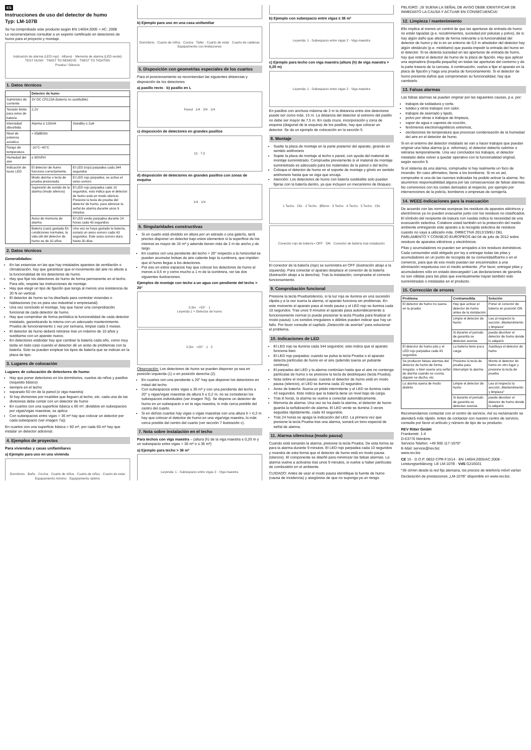ES
Instrucciones de uso del detector de humo
Typ: LM-107B
Se ha comprobado este producto según EN 14604:2005 + AC: 2008
Le recomendamos consultar a un experto certificado en detectores de humo para el proyecto y montaje.
Indicación de alarma (LED rojo) · Altavoz · Memoria de alarma (LED verde)
TEST HUSH · TWIST TO REMOVE · TWIST TO TIGHTEN
Prueba / Silencio
1. Datos técnicos
| | Detector de humo | |
| --- | --- | --- |
| Suministro de corriente | 3V DC CR123A (batería no sustituible) | |
| Tensión límite para aviso de batería | 2,2V | |
| Intensidad absorbida | Alarma ≤ 120mA | Standby ≤ 2uA |
| Nivel de potencia acústica | > 85dB/3m | |
| Rango de temperatura | -10°C~40°C | |
| Humedad del aire | ≤ 95%RH | |
| Indicación de luces LED | El detector de humo funciona correctamente. | El LED (rojo) parpadea cada 344 segundos |
| | Modo alarma o tecla de prueba presionada | El LED rojo parpadea, se activa el aviso sonoro |
| | Supresión de sonido de la alarma (modo silencio) | El LED rojo parpadea cada 10 segundos, esto indica que el detector de humo está en modo silencio. Presione la tecla de prueba del detector de humo, para silenciar la señal de alarma durante unos 9 minutos. |
| | Aviso de memoria de alarma | El LED verde parpadea durante 24 horas cada 43 segundos |
| | Batería (casi) gastada En condiciones normales, la vida útil del detector de humo es de 10 años. | Una vez se haya gastado la batería, sonará un aviso sonoro cada 43 segundos. Este aviso sonoro dura hasta 30 días. |
2. Datos técnicos
Generalidades:
En las estancias en las que hay instalados aparatos de ventilación o climatización, hay que garantizar que el movimiento del aire no afecte a la funcionalidad de los detectores de humo.
Hay que fijar los detectores de humo de forma permanente en el techo. Para ello, respete las instrucciones de montaje.
Hay que elegir un tipo de fijación que tenga al menos una resistencia de 20 N en vertical.
El detector de humo se ha diseñado para controlar viviendas o habitaciones (no es para uso industrial o empresarial).
Una vez concluido el montaje, hay que hacer una comprobación funcional de cada detector de humo.
Hay que comprobar de forma periódica la funcionalidad de cada detector instalado, garantizando la misma con un adecuado mantenimiento. Prueba de funcionamiento 1 vez por semana, limpiar cada 3 meses.
El detector de humo deberá retirarse tras un máximo de 10 años y sustituirse con un aparato nuevo.
En detectores estándar hay que cambiar la batería cada año, como muy tarde en todo caso cuando el detector dé un aviso de problemas con la batería. Solo se pueden emplear los tipos de batería que se indican en la placa de tipo.
3. Lugares de colocación
Lugares de colocación de detectores de humo:
Hay que poner detectores en los dormitorios, cuartos de niños y pasillos (requisito básico)
siempre en el techo
separado 50 cm de la pared (o viga maestra)
Si hay divisiones por muebles que lleguen al techo, etc. cada una de las divisiones debe contar con un detector de humo
En cuartos con una superficie básica ≤ 60 m², divididos en subespacios por vigas/vigas maestras, se aplica:
Con subespacios entre vigas > 36 m² hay que colocar un detector por cada subespacio (ver imagen 7a))
En cuartos con una superficie básica > 60 m², por cada 60 m² hay que instalar un detector adicional.
4. Ejemplos de proyectos
Para viviendas y casas unifamiliares
a) Ejemplo para uso en una vivienda
Dormitorio · Baño · Cocina · Cuarto de niños · Cuarto de niños · Cuarto de estar
Equipamiento mínimo · Equipamiento óptimo
b) Ejemplo para uso en una casa unifamiliar
Dormitorio · Cuarto de niños · Cocina · Taller · Cuarto de estar · Cuarto de calderas
Equipamiento con limitaciones
5. Disposición con geometrías especiales de los cuartos
Para el posicionamiento se recomiendan las siguientes distancias y disposición de los detectores:
a) pasillo recto · b) pasillo en L
Pared · 1/4 · 2/4 · 1/4
c) disposición de detectores en grandes pasillos
15 · 7,5
d) disposición de detectores en grandes pasillos con zonas de esquina
1/4 · 1/4
6. Singularidades constructivas
Si un cuarto está dividido en altura por un estrado o una galería, será preciso disponer un detector bajo estos elementos si la superficie de los mismos es mayor de 16 m² y además tienen más de 2 m de ancho y de largo.
En cuartos con una pendiente del techo > 20° respecto a la horizontal se pueden acumular bolsas de aire caliente bajo la cumbrera, que impiden que el humo llegue a los detectores.
Por eso en estos espacios hay que colocar los detectores de humo al menos a 0,5 m y como mucho a 1 m de la cumbrera, ver las dos siguientes ilustraciones.
Ejemplos de montaje con techo a un agua con pendiente del techo > 20°
0,5m · >20° · 1
Leyenda 1 = Detector de humo
0,5m · >20° · 1 · 2
Observación: Los detectores de humo se pueden disponer ya sea en posición izquierda (1) o en posición derecha (2).
En cuartos con una pendiente ≤ 20° hay que disponer los detectores en mitad del techo.
Con subespacios entre vigas ≤ 36 m² y con una pendiente del techo ≤ 20° y vigas/vigas maestras de altura h ≤ 0,2 m, no se consideran los subespacios individuales (ver imagen 7b)). Se dispone un detector de humo en un subespacio o en la viga maestra, lo más cerca posible del centro del cuarto.
Si en dichos cuartos hay vigas o vigas maestras con una altura h > 0,2 m hay que colocar el detector de humo en una viga/viga maestra, lo más cerca posible del centro del cuarto (ver sección 7 ilustración c).
7. Nota sobre instalación en el techo
Para techos con viga maestra – (altura (h) de la viga maestra ≤ 0,20 m y un subespacio entre vigas > 36 m² o ≤ 36 m²)
a) Ejemplo para techo > 36 m²
Leyenda: 1 - Subespacio entre vigas 2 - Viga maestra
b) Ejemplo con subespacio entre vigas ≤ 36 m²
Leyenda: 1 - Subespacio entre vigas 2 - Viga maestra
c) Ejemplo para techo con viga maestra (altura (h) de viga maestra > 0,20 m)
Leyenda: 1 - Subespacio entre vigas 2 - Viga maestra
En pasillos con anchura máxima de 3 m la distancia entre dos detectores puede ser como máx. 15 m. La distancia del detector al extremo del pasillo no debe ser mayor de 7,5 m. En cada cruce, incorporación y zona de esquina (diagonal de la esquina) de los pasillos, hay que colocar un detector. Se da un ejemplo de colocación en la sección 5.
8. Montaje
Suelte la placa de montaje en la parte posterior del aparato, girando en sentido antihorario
Sujete la placa de montaje al techo o pared, con ayuda del material de montaje suministrado. Compruebe previamente si el material de montaje suministrado es adecuado para los materiales de la pared o del techo.
Coloque el detector de humo en el soporte de montaje y gírelo en sentido antihorario hasta que se oiga que encaja.
Atención: Los detectores de humo con batería sustituible solo pueden fijarse con la batería dentro, ya que incluyen un mecanismo de bloqueo.
1 Techo · Clic · 2 Techo · Ø5mm · 3 Techo · 4 Techo · 5 Techo · Clic
Conector rojo de batería • OFF · ON · Conector de batería tras instalación
El conector de la batería (rojo) se suministra en OFF (ilustración abajo a la izquierda). Para conectar el aparato desplace el conector de la batería (ilustración abajo a la derecha). Tras la instalación, compruebe el correcto funcionamiento.
9. Comprobación funcional
Presione la tecla Prueba/silencio, si la luz roja se ilumina en una sucesión rápida y a la vez suena la alarma, el aparato funciona sin problemas. En este momento el aparato pasa al modo pausa y el LED rojo se ilumina cada 10 segundos. Tras unos 9 minutos el aparato pasa automáticamente a funcionamiento normal (o puede presionar la tecla Prueba para finalizar el modo pausa). Los sonidos irregulares o débiles pueden indicar que hay un fallo. Por favor consulte el capítulo „Detección de averías" para solucionar el problema.
10. Indicaciones de LED
El LED rojo se ilumina cada 344 segundos: esto indica que el aparato funciona bien.
El LED rojo parpadea: cuando se pulsa la tecla Prueba o el aparato detecta partículas de humo en el aire (además suena un pulsante continuo)
El parpadeo del LED y la alarma continúan hasta que el aire no contenga partículas de humo o se presione la tecla de desbloqueo (tecla Prueba).
Nota sobre el modo pausa: cuando el detector de humo está en modo pausa (silencio), el LED se ilumina cada 10 segundos.
Aviso de batería: Suena un pitido intermitente y el LED se ilumina cada 43 segundos. Esto indica que la batería tiene un nivel bajo de carga.
Tras 8 horas, la alarma se vuelve a conectar automáticamente.
Memoria de alarma: Una vez se ha dado la alarma, el detector de humo guarda la señalización de alarma. El LED verde se ilumina 3 veces seguidas rápidamente, cada 43 segundos.
Tras 24 horas se apaga la indicación del LED. La primera vez que presione la tecla Prueba tras una alarma, sonará un tono especial de señal de alarma.
11. Alarma silenciosa (modo pausa)
Cuando está sonando la alarma, presione la tecla Prueba. De esta forma se para la alarma durante 9 minutos. El LED rojo parpadea cada 10 segundos y muestra de esta forma que el detector de humo está en modo pausa (silencio). El componente se diseñó para minimizar las falsas alarmas. La alarma vuelve a activarse tras unos 9 minutos, si vuelve a haber partículas de combustión en el ambiente.
CUIDADO: Antes de usar el modo pausa identifique la fuente de humo (causa de incidencia) y asegúrese de que no suponga ya un riesgo. PELIGRO: ¡SI SUENA LA SEÑAL DE AVISO DEBE IDENTIFICAR DE INMEDIATO LA CAUSA Y ACTUAR EN CONSECUENCIA!
12. Limpieza / mantenimiento
Ello implica al menos un control de que las aperturas de entrada de humo no están tapadas (p.e. recubrimientos, suciedad por pelusas y polvo), de si hay algún daño que afecte de forma relevante a la funcionalidad del detector de humo y de si en un entorno de 0,5 m alrededor del detector hay algún obstáculo (p.e. mobiliario) que pueda impedir la entrada del humo en el detector. Si se detecta suciedad en las aperturas de entrada de humo, hay que retirar el detector de humo de la placa de fijación. Hay que aplicar una aspiradora (boquilla pequeña) en todas las aperturas del contorno y de la parte trasera de la carcasa. A continuación, vuelva a fijar el aparato en la placa de fijación y haga una prueba de funcionamiento. Si el detector de humo presenta daños que comprometan su funcionalidad, hay que cambiarlo.
13. Falsas alarmas
Las falsas alarmas se pueden originar por las siguientes causas, p.e. por:
trabajos de soldadura y corte,
soldeo y otros trabajos con calor,
trabajos de aserrado y lijado,
polvo por obras o trabajos de limpieza,
vapor de agua o vapores de cocción,
fenómenos electromagnéticos extremos,
oscilaciones de temperatura que provocan condensación de la humedad del aire en el detector de humo.
Si en el entorno del detector instalado se van a hacer trabajos que puedan originar una falsa alarma (p.e. reformas), el detector debería cubrirse o retirarse temporalmente. Una vez concluidos los trabajos, el detector instalado debe volver a quedar operativo con la funcionalidad original, según sección 9.
Si el sistema da una alarma, compruebe si hay realmente un foco de incendio. En caso afirmativo, llame a los bomberos. Si no es así, compruebe si una de las razones indicadas ha podido activar la alarma. No asumimos responsabilidad alguna por las consecuencias de falsas alarmas. No correremos con los costes derivados al respecto, por ejemplo por intervenciones de la policía, bomberos o empresas de cerrajería.
14. WEEE-Indicaciones para la evacuación
De acuerdo con las normas europeas los residuos de aparatos eléctricos y electrónicos ya no pueden evacuarse junto con los residuos no clasificados. El símbolo del recipiente de basura con ruedas indica la necesidad de una evacuación selectiva. Colabore usted también en la protección del medio ambiente entregando este aparato a la recogida selectiva de residuos cuando no vaya a utilizarlo más. DIRECTIVA 2012/19/EU DEL PARLAMENTO Y CONSEJO EUROPEOS del 04 de julio de 2012 sobre residuos de aparatos eléctricos y electrónicos.
Pilas y acumuladores no pueden ser arrojados a los residuos domésticos. Cada consumidor está obligado por ley a entregar todas las pilas y acumuladores en un punto de recogida de su comunidad/barrio o en el comercio, para que de ese modo puedan ser encaminados a una eliminación respetuosa con el medio ambiente. ¡Por favor, entregar pilas y acumuladores sólo en estado descargado! Las declaraciones de garantía no son válidas para las pilas que eventualmente hayan también sido suministradas o instaladas en el producto.
15. Corrección de errores
| Problema | Contramedida | Solución |
| --- | --- | --- |
| El detector de humo no suena en la prueba | Hay que activar el detector de humo antes de la instalación | Poner el conector de batería en posición ON |
| | Limpie el detector de humo | Lea al respecto la sección „Mantenimiento y limpieza" |
| | Si durante el periodo de garantía se detectan averías | pueda devolver el detector de humo donde lo adquirió |
| El detector de humo pita y el LED rojo parpadea cada 43 segundos | La batería tiene poca carga | Sustituya el detector de humo |
| Se producen falsas alarmas del detector de humo de forma irregular, o bien suena una señal de alarma cuando se cocina, alguien se ducha, etc. | Presione la tecla de prueba para interrumpir la alarma | Monte el detector de humo en otro lugar y presione la tecla de prueba |
| La alarma suena de modo distinto | Limpie el detector de humo | Lea al respecto la sección „Mantenimiento y limpieza" |
| | Si durante el periodo de garantía se detectan averías | puede devolver el detector de humo donde lo adquirió |
Recomendamos contactar con el centro de servicio. Así su reclamación se atenderá más rápido. Antes de contactar con nuestro centro de servicio, consulte por favor el artículo y número de tipo de su producto.
REV Ritter GmbH
Frankenstr. 1-4
D-63776 Mömbris
Servicio-Telefon: +49 900 117-1070*
E-Mail: service@rev.biz
www.rev.biz
CE 15 · D.O.P. 0832-CPR-F1514 · EN 14604:2005/AC:2008 · Leistungserklärung: LE LM-107B · VdS G216031
*36 ct/min desde la red fija alemana, los precios de telefonía móvil varían
Declaración de prestaciones „LM-107B" disponible en www.rev.biz.